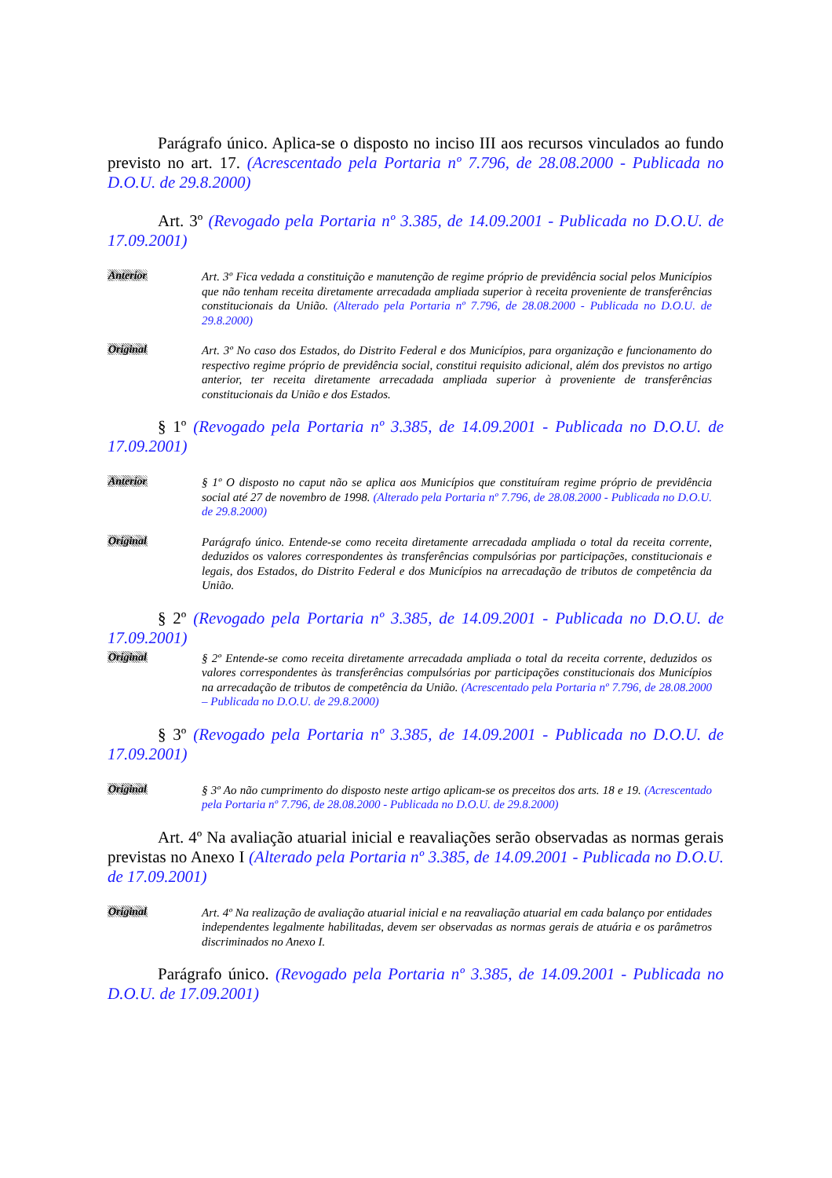Parágrafo único. Aplica-se o disposto no inciso III aos recursos vinculados ao fundo previsto no art. 17. (Acrescentado pela Portaria nº 7.796, de 28.08.2000 - Publicada no D.O.U. de 29.8.2000)
Art. 3º (Revogado pela Portaria nº 3.385, de 14.09.2001 - Publicada no D.O.U. de 17.09.2001)
Anterior
Art. 3º Fica vedada a constituição e manutenção de regime próprio de previdência social pelos Municípios que não tenham receita diretamente arrecadada ampliada superior à receita proveniente de transferências constitucionais da União. (Alterado pela Portaria nº 7.796, de 28.08.2000 - Publicada no D.O.U. de 29.8.2000)
Original
Art. 3º No caso dos Estados, do Distrito Federal e dos Municípios, para organização e funcionamento do respectivo regime próprio de previdência social, constitui requisito adicional, além dos previstos no artigo anterior, ter receita diretamente arrecadada ampliada superior à proveniente de transferências constitucionais da União e dos Estados.
§ 1º (Revogado pela Portaria nº 3.385, de 14.09.2001 - Publicada no D.O.U. de 17.09.2001)
Anterior
§ 1º O disposto no caput não se aplica aos Municípios que constituíram regime próprio de previdência social até 27 de novembro de 1998. (Alterado pela Portaria nº 7.796, de 28.08.2000 - Publicada no D.O.U. de 29.8.2000)
Original
Parágrafo único. Entende-se como receita diretamente arrecadada ampliada o total da receita corrente, deduzidos os valores correspondentes às transferências compulsórias por participações, constitucionais e legais, dos Estados, do Distrito Federal e dos Municípios na arrecadação de tributos de competência da União.
§ 2º (Revogado pela Portaria nº 3.385, de 14.09.2001 - Publicada no D.O.U. de 17.09.2001)
Original
§ 2º Entende-se como receita diretamente arrecadada ampliada o total da receita corrente, deduzidos os valores correspondentes às transferências compulsórias por participações constitucionais dos Municípios na arrecadação de tributos de competência da União. (Acrescentado pela Portaria nº 7.796, de 28.08.2000 – Publicada no D.O.U. de 29.8.2000)
§ 3º (Revogado pela Portaria nº 3.385, de 14.09.2001 - Publicada no D.O.U. de 17.09.2001)
Original
§ 3º Ao não cumprimento do disposto neste artigo aplicam-se os preceitos dos arts. 18 e 19. (Acrescentado pela Portaria nº 7.796, de 28.08.2000 - Publicada no D.O.U. de 29.8.2000)
Art. 4º Na avaliação atuarial inicial e reavaliações serão observadas as normas gerais previstas no Anexo I (Alterado pela Portaria nº 3.385, de 14.09.2001 - Publicada no D.O.U. de 17.09.2001)
Original
Art. 4º Na realização de avaliação atuarial inicial e na reavaliação atuarial em cada balanço por entidades independentes legalmente habilitadas, devem ser observadas as normas gerais de atuária e os parâmetros discriminados no Anexo I.
Parágrafo único. (Revogado pela Portaria nº 3.385, de 14.09.2001 - Publicada no D.O.U. de 17.09.2001)